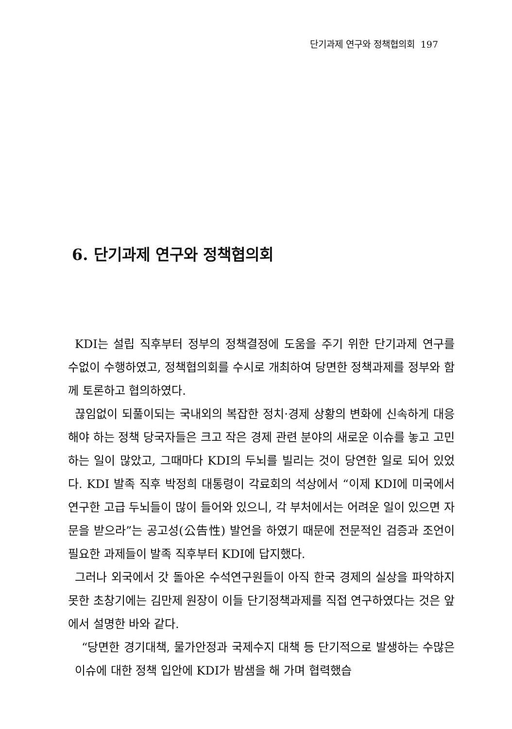단기과제 연구와 정책협의회 197
6. 단기과제 연구와 정책협의회
KDI는 설립 직후부터 정부의 정책결정에 도움을 주기 위한 단기과제 연구를 수없이 수행하였고, 정책협의회를 수시로 개최하여 당면한 정책과제를 정부와 함께 토론하고 협의하였다.
끊임없이 되풀이되는 국내외의 복잡한 정치·경제 상황의 변화에 신속하게 대응해야 하는 정책 당국자들은 크고 작은 경제 관련 분야의 새로운 이슈를 놓고 고민하는 일이 많았고, 그때마다 KDI의 두뇌를 빌리는 것이 당연한 일로 되어 있었다. KDI 발족 직후 박정희 대통령이 각료회의 석상에서 “이제 KDI에 미국에서 연구한 고급 두뇌들이 많이 들어와 있으니, 각 부처에서는 어려운 일이 있으면 자문을 받으라”는 공고성(公告性) 발언을 하였기 때문에 전문적인 검증과 조언이 필요한 과제들이 발족 직후부터 KDI에 답지했다.
그러나 외국에서 갓 돌아온 수석연구원들이 아직 한국 경제의 실상을 파악하지 못한 초창기에는 김만제 원장이 이들 단기정책과제를 직접 연구하였다는 것은 앞에서 설명한 바와 같다.
“당면한 경기대책, 물가안정과 국제수지 대책 등 단기적으로 발생하는 수많은 이슈에 대한 정책 입안에 KDI가 밤샘을 해 가며 협력했습